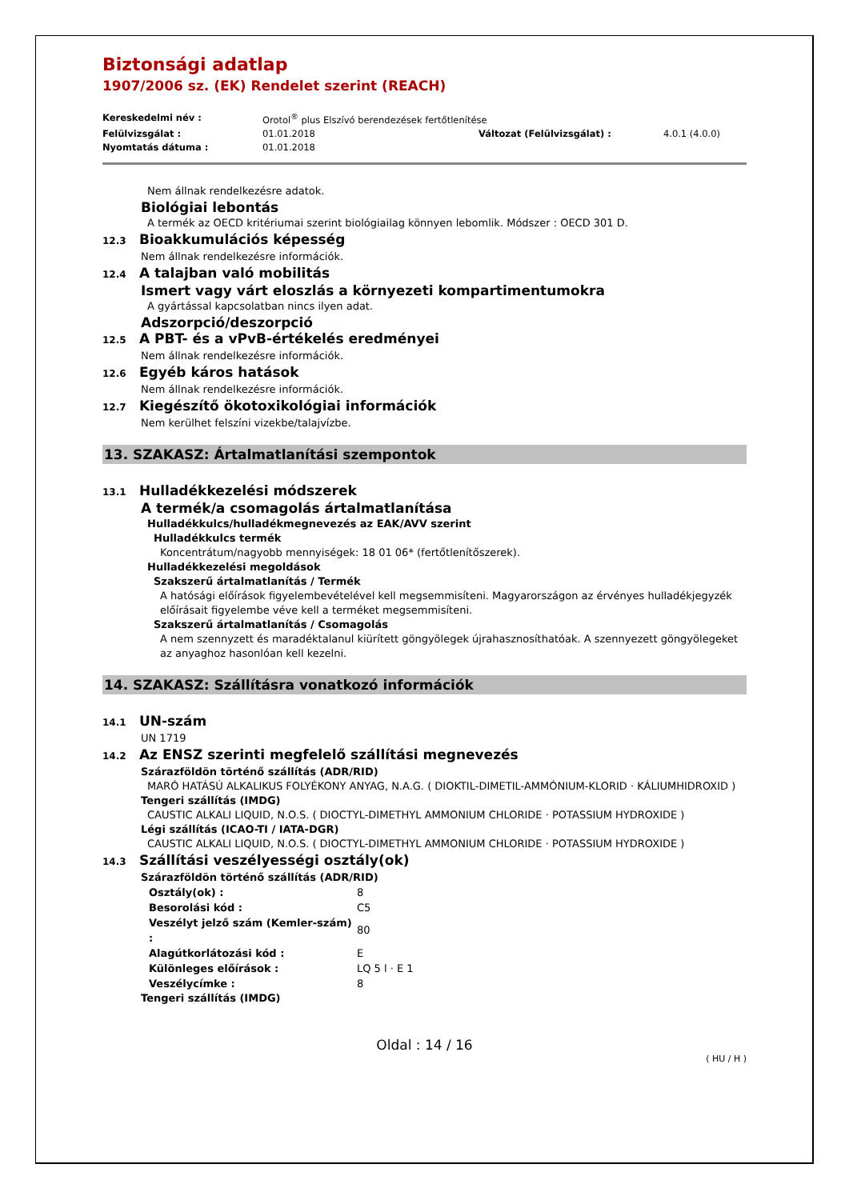Biztonsági adatlap
1907/2006 sz. (EK) Rendelet szerint (REACH)
| Kereskedelmi név : | Orotol<sup>®</sup> plus Elszívó berendezések fertőtlenítése | | |
| Felülvizsgálat : | 01.01.2018 | Változat (Felülvizsgálat) : | 4.0.1 (4.0.0) |
| Nyomtatás dátuma : | 01.01.2018 | | |
Nem állnak rendelkezésre adatok.
Biológiai lebontás
A termék az OECD kritériumai szerint biológiailag könnyen lebomlik. Módszer : OECD 301 D.
12.3 Bioakkumulációs képesség
Nem állnak rendelkezésre információk.
12.4 A talajban való mobilitás
Ismert vagy várt eloszlás a környezeti kompartimentumokra
A gyártással kapcsolatban nincs ilyen adat.
Adszorpció/deszorpció
12.5 A PBT- és a vPvB-értékelés eredményei
Nem állnak rendelkezésre információk.
12.6 Egyéb káros hatások
Nem állnak rendelkezésre információk.
12.7 Kiegészítő ökotoxikológiai információk
Nem kerülhet felszíni vizekbe/talajvízbe.
13. SZAKASZ: Ártalmatlanítási szempontok
13.1 Hulladékkezelési módszerek
A termék/a csomagolás ártalmatlanítása
Hulladékkulcs/hulladékmegnevezés az EAK/AVV szerint
Hulladékkulcs termék
Koncentrátum/nagyobb mennyiségek: 18 01 06* (fertőtlenítőszerek).
Hulladékkezelési megoldások
Szakszerű ártalmatlanítás / Termék
A hatósági előírások figyelembevételével kell megsemmisíteni. Magyarországon az érvényes hulladékjegyzék előírásait figyelembe véve kell a terméket megsemmisíteni.
Szakszerű ártalmatlanítás / Csomagolás
A nem szennyzett és maradéktalanul kiürített göngyölegek újrahasznosíthatóak. A szennyezett göngyölegeket az anyaghoz hasonlóan kell kezelni.
14. SZAKASZ: Szállításra vonatkozó információk
14.1 UN-szám
UN 1719
14.2 Az ENSZ szerinti megfelelő szállítási megnevezés
Szárazföldön történő szállítás (ADR/RID)
MARÓ HATÁSÚ ALKALIKUS FOLYÉKONY ANYAG, N.A.G. ( DIOKTIL-DIMETIL-AMMÓNIUM-KLORID · KÁLIUMHIDROXID )
Tengeri szállítás (IMDG)
CAUSTIC ALKALI LIQUID, N.O.S. ( DIOCTYL-DIMETHYL AMMONIUM CHLORIDE · POTASSIUM HYDROXIDE )
Légi szállítás (ICAO-TI / IATA-DGR)
CAUSTIC ALKALI LIQUID, N.O.S. ( DIOCTYL-DIMETHYL AMMONIUM CHLORIDE · POTASSIUM HYDROXIDE )
14.3 Szállítási veszélyességi osztály(ok)
Szárazföldön történő szállítás (ADR/RID)
| Osztály(ok) : | 8 |
| Besorolási kód : | C5 |
| Veszélyt jelző szám (Kemler-szám) : | 80 |
| Alagútkorlátozási kód : | E |
| Különleges előírások : | LQ 5 l · E 1 |
| Veszélycímke : | 8 |
Tengeri szállítás (IMDG)
Oldal : 14 / 16
( HU / H )